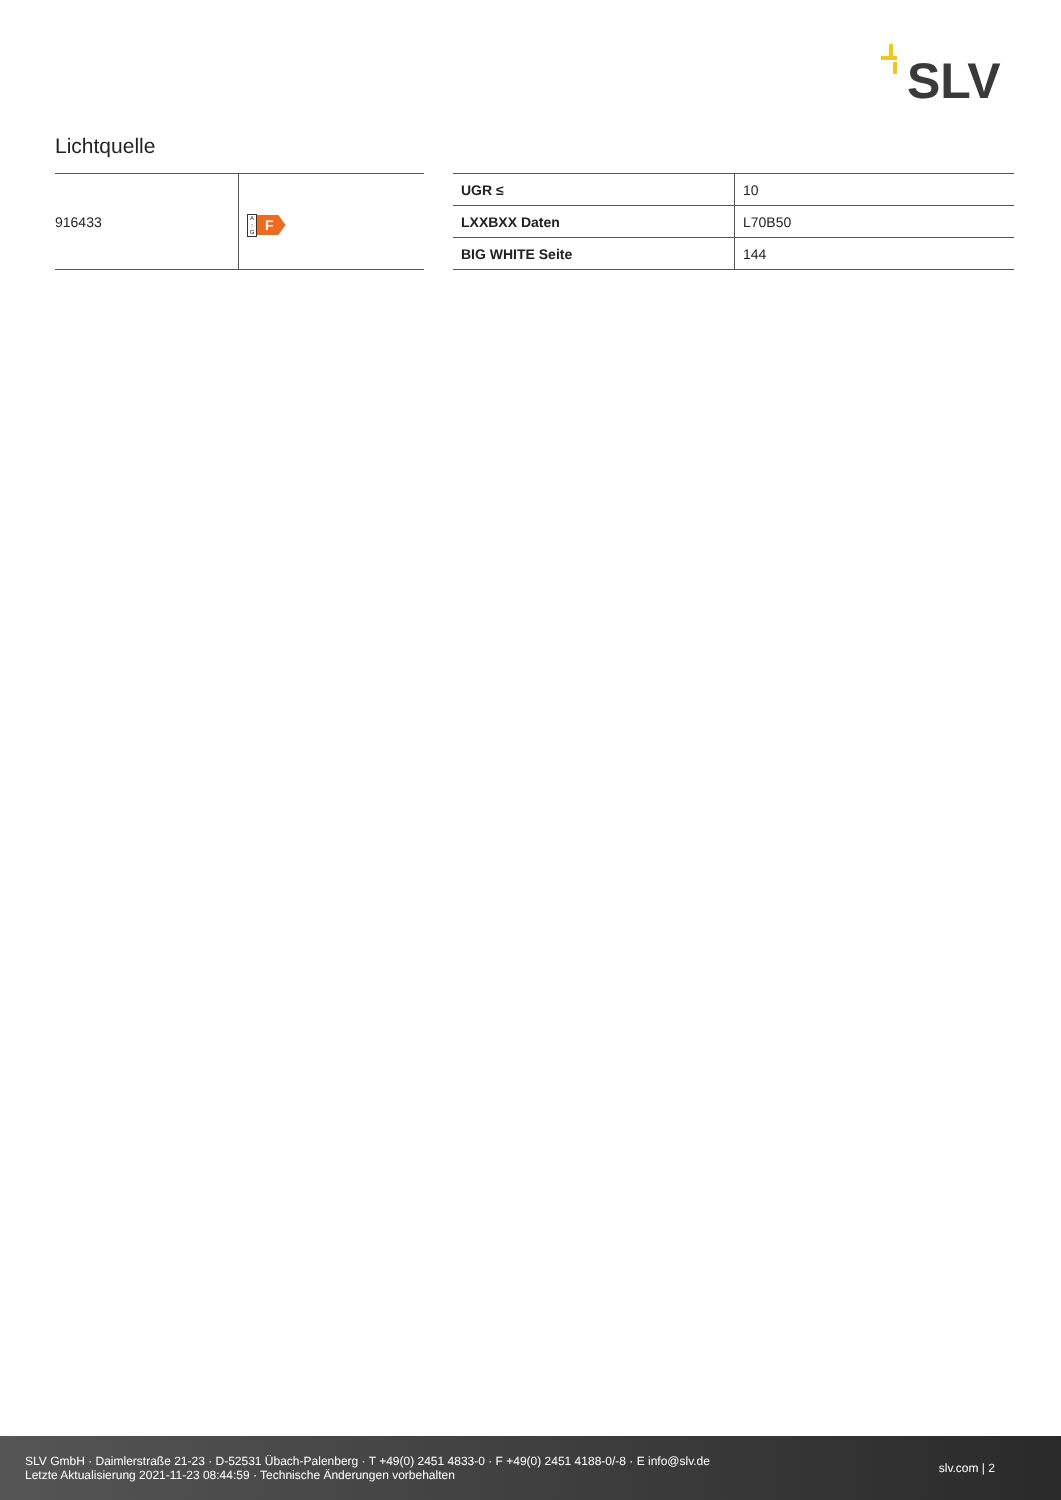SLV
Lichtquelle
| 916433 | A ↑ G F |
| UGR ≤ | 10 |
| LXXBXX Daten | L70B50 |
| BIG WHITE Seite | 144 |
SLV GmbH · Daimlerstraße 21-23 · D-52531 Übach-Palenberg · T +49(0) 2451 4833-0 · F +49(0) 2451 4188-0/-8 · E info@slv.de
Letzte Aktualisierung 2021-11-23 08:44:59 · Technische Änderungen vorbehalten
slv.com | 2